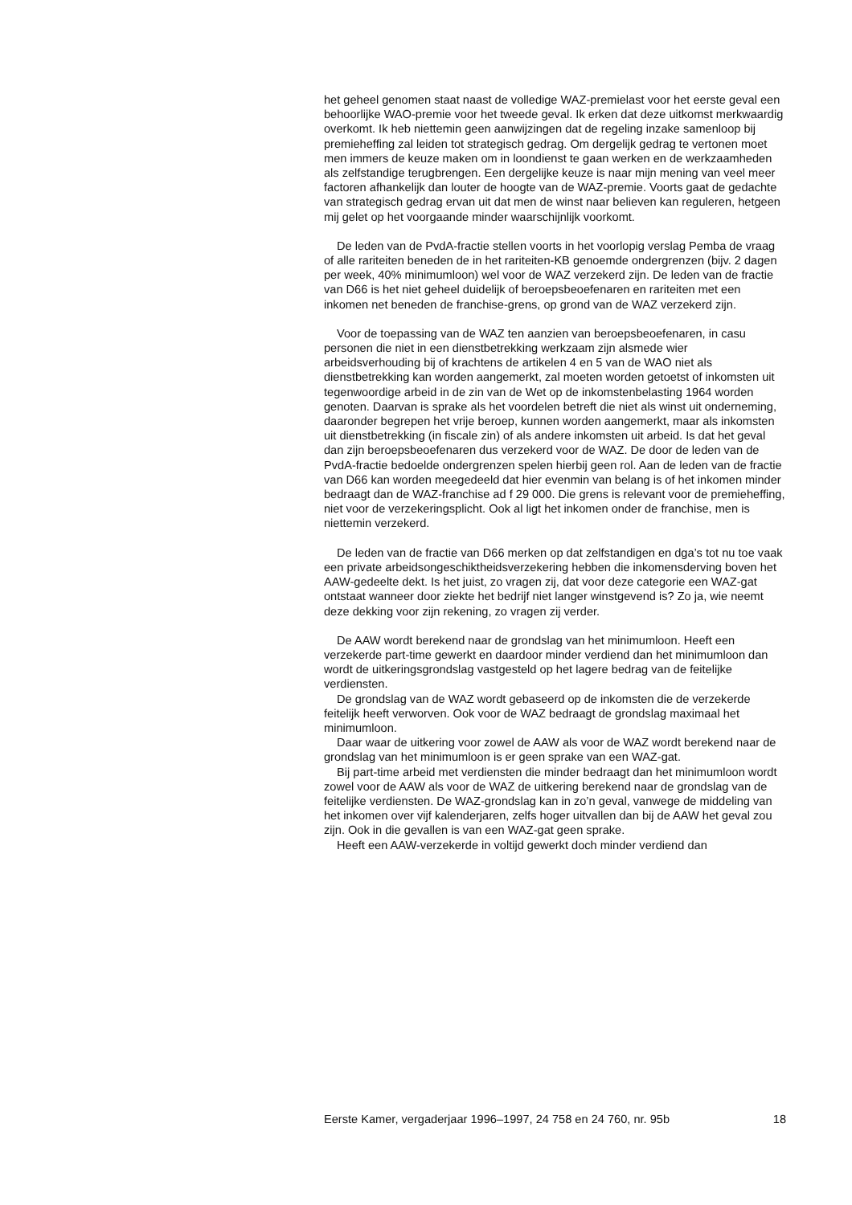het geheel genomen staat naast de volledige WAZ-premielast voor het eerste geval een behoorlijke WAO-premie voor het tweede geval. Ik erken dat deze uitkomst merkwaardig overkomt. Ik heb niettemin geen aanwijzingen dat de regeling inzake samenloop bij premieheffing zal leiden tot strategisch gedrag. Om dergelijk gedrag te vertonen moet men immers de keuze maken om in loondienst te gaan werken en de werkzaamheden als zelfstandige terugbrengen. Een dergelijke keuze is naar mijn mening van veel meer factoren afhankelijk dan louter de hoogte van de WAZ-premie. Voorts gaat de gedachte van strategisch gedrag ervan uit dat men de winst naar believen kan reguleren, hetgeen mij gelet op het voorgaande minder waarschijnlijk voorkomt.
De leden van de PvdA-fractie stellen voorts in het voorlopig verslag Pemba de vraag of alle rariteiten beneden de in het rariteiten-KB genoemde ondergrenzen (bijv. 2 dagen per week, 40% minimumloon) wel voor de WAZ verzekerd zijn. De leden van de fractie van D66 is het niet geheel duidelijk of beroepsbeoefenaren en rariteiten met een inkomen net beneden de franchise-grens, op grond van de WAZ verzekerd zijn.
Voor de toepassing van de WAZ ten aanzien van beroepsbeoefenaren, in casu personen die niet in een dienstbetrekking werkzaam zijn alsmede wier arbeidsverhouding bij of krachtens de artikelen 4 en 5 van de WAO niet als dienstbetrekking kan worden aangemerkt, zal moeten worden getoetst of inkomsten uit tegenwoordige arbeid in de zin van de Wet op de inkomstenbelasting 1964 worden genoten. Daarvan is sprake als het voordelen betreft die niet als winst uit onderneming, daaronder begrepen het vrije beroep, kunnen worden aangemerkt, maar als inkomsten uit dienstbetrekking (in fiscale zin) of als andere inkomsten uit arbeid. Is dat het geval dan zijn beroepsbeoefenaren dus verzekerd voor de WAZ. De door de leden van de PvdA-fractie bedoelde ondergrenzen spelen hierbij geen rol. Aan de leden van de fractie van D66 kan worden meegedeeld dat hier evenmin van belang is of het inkomen minder bedraagt dan de WAZ-franchise ad f 29 000. Die grens is relevant voor de premieheffing, niet voor de verzekeringsplicht. Ook al ligt het inkomen onder de franchise, men is niettemin verzekerd.
De leden van de fractie van D66 merken op dat zelfstandigen en dga’s tot nu toe vaak een private arbeidsongeschiktheidsverzekering hebben die inkomensderving boven het AAW-gedeelte dekt. Is het juist, zo vragen zij, dat voor deze categorie een WAZ-gat ontstaat wanneer door ziekte het bedrijf niet langer winstgevend is? Zo ja, wie neemt deze dekking voor zijn rekening, zo vragen zij verder.
De AAW wordt berekend naar de grondslag van het minimumloon. Heeft een verzekerde part-time gewerkt en daardoor minder verdiend dan het minimumloon dan wordt de uitkeringsgrondslag vastgesteld op het lagere bedrag van de feitelijke verdiensten.
De grondslag van de WAZ wordt gebaseerd op de inkomsten die de verzekerde feitelijk heeft verworven. Ook voor de WAZ bedraagt de grondslag maximaal het minimumloon.
Daar waar de uitkering voor zowel de AAW als voor de WAZ wordt berekend naar de grondslag van het minimumloon is er geen sprake van een WAZ-gat.
Bij part-time arbeid met verdiensten die minder bedraagt dan het minimumloon wordt zowel voor de AAW als voor de WAZ de uitkering berekend naar de grondslag van de feitelijke verdiensten. De WAZ-grondslag kan in zo’n geval, vanwege de middeling van het inkomen over vijf kalenderjaren, zelfs hoger uitvallen dan bij de AAW het geval zou zijn. Ook in die gevallen is van een WAZ-gat geen sprake.
Heeft een AAW-verzekerde in voltijd gewerkt doch minder verdiend dan
Eerste Kamer, vergaderjaar 1996–1997, 24 758 en 24 760, nr. 95b 18